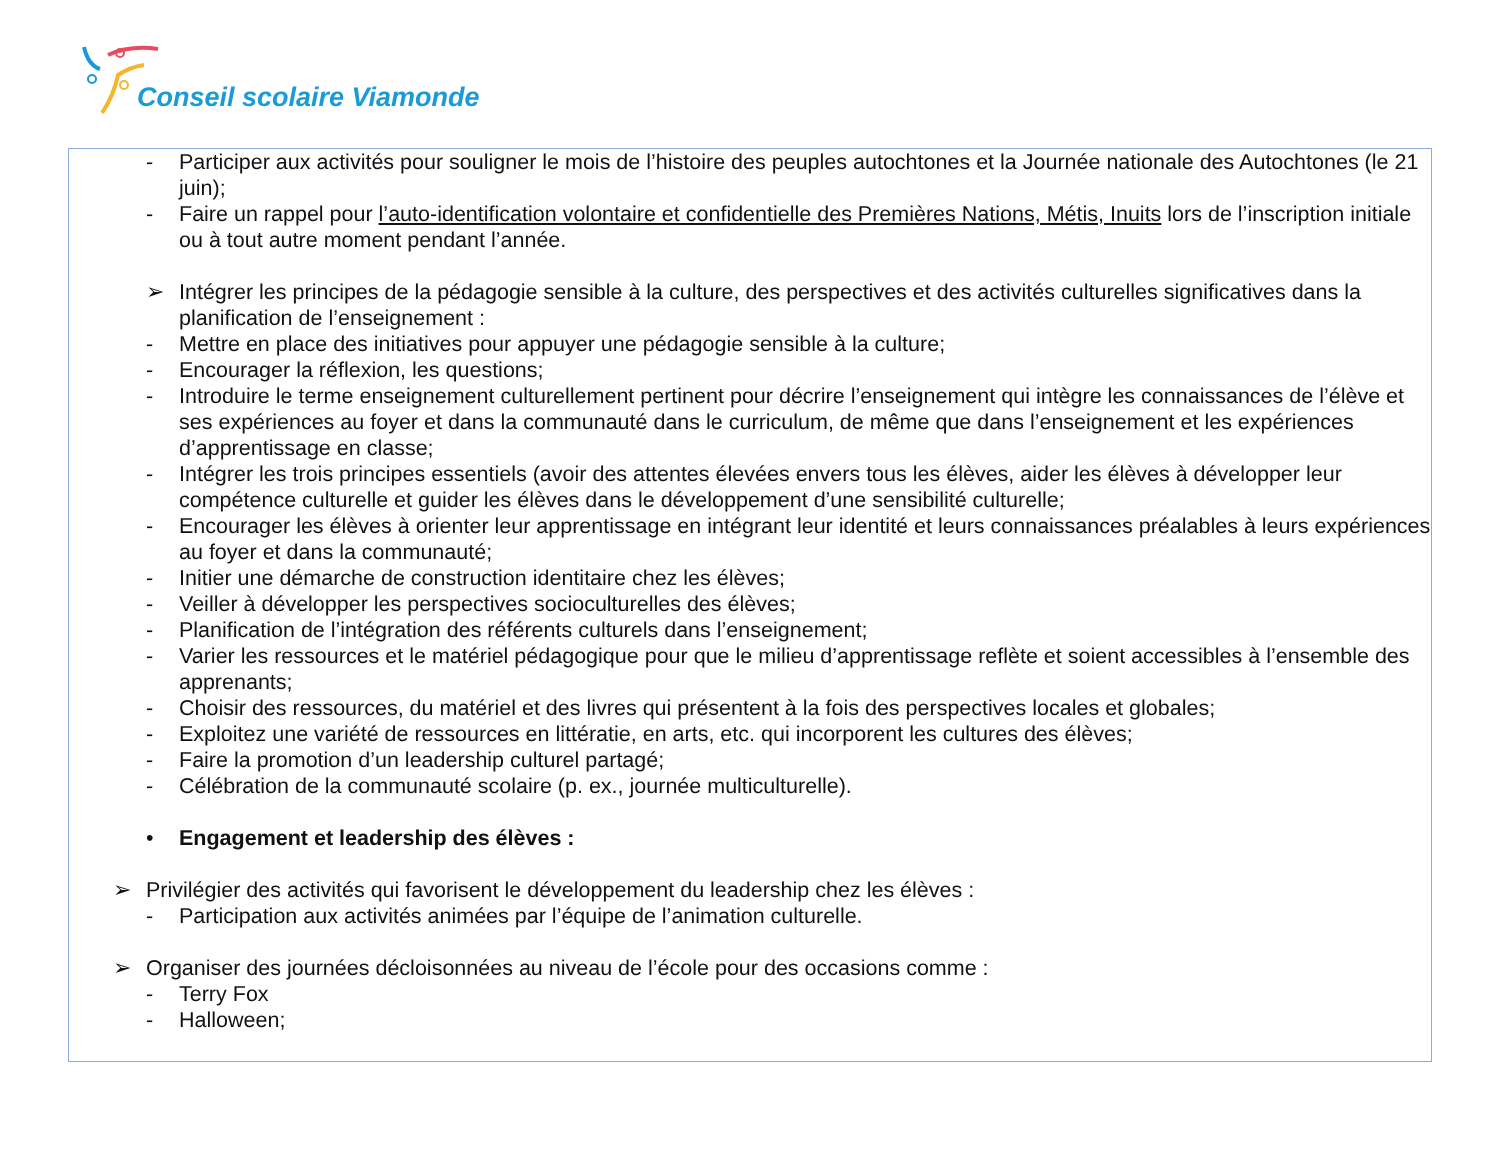Conseil scolaire Viamonde
- Participer aux activités pour souligner le mois de l’histoire des peuples autochtones et la Journée nationale des Autochtones (le 21 juin);
- Faire un rappel pour l’auto-identification volontaire et confidentielle des Premières Nations, Métis, Inuits lors de l’inscription initiale ou à tout autre moment pendant l’année.
➢ Intégrer les principes de la pédagogie sensible à la culture, des perspectives et des activités culturelles significatives dans la planification de l’enseignement :
- Mettre en place des initiatives pour appuyer une pédagogie sensible à la culture;
- Encourager la réflexion, les questions;
- Introduire le terme enseignement culturellement pertinent pour décrire l’enseignement qui intègre les connaissances de l’élève et ses expériences au foyer et dans la communauté dans le curriculum, de même que dans l’enseignement et les expériences d’apprentissage en classe;
- Intégrer les trois principes essentiels (avoir des attentes élevées envers tous les élèves, aider les élèves à développer leur compétence culturelle et guider les élèves dans le développement d’une sensibilité culturelle;
- Encourager les élèves à orienter leur apprentissage en intégrant leur identité et leurs connaissances préalables à leurs expériences au foyer et dans la communauté;
- Initier une démarche de construction identitaire chez les élèves;
- Veiller à développer les perspectives socioculturelles des élèves;
- Planification de l’intégration des référents culturels dans l’enseignement;
- Varier les ressources et le matériel pédagogique pour que le milieu d’apprentissage reflète et soient accessibles à l’ensemble des apprenants;
- Choisir des ressources, du matériel et des livres qui présentent à la fois des perspectives locales et globales;
- Exploitez une variété de ressources en littératie, en arts, etc. qui incorporent les cultures des élèves;
- Faire la promotion d’un leadership culturel partagé;
- Célébration de la communauté scolaire (p. ex., journée multiculturelle).
• Engagement et leadership des élèves :
➢ Privilégier des activités qui favorisent le développement du leadership chez les élèves :
- Participation aux activités animées par l’équipe de l’animation culturelle.
➢ Organiser des journées décloisonnées au niveau de l’école pour des occasions comme :
- Terry Fox
- Halloween;